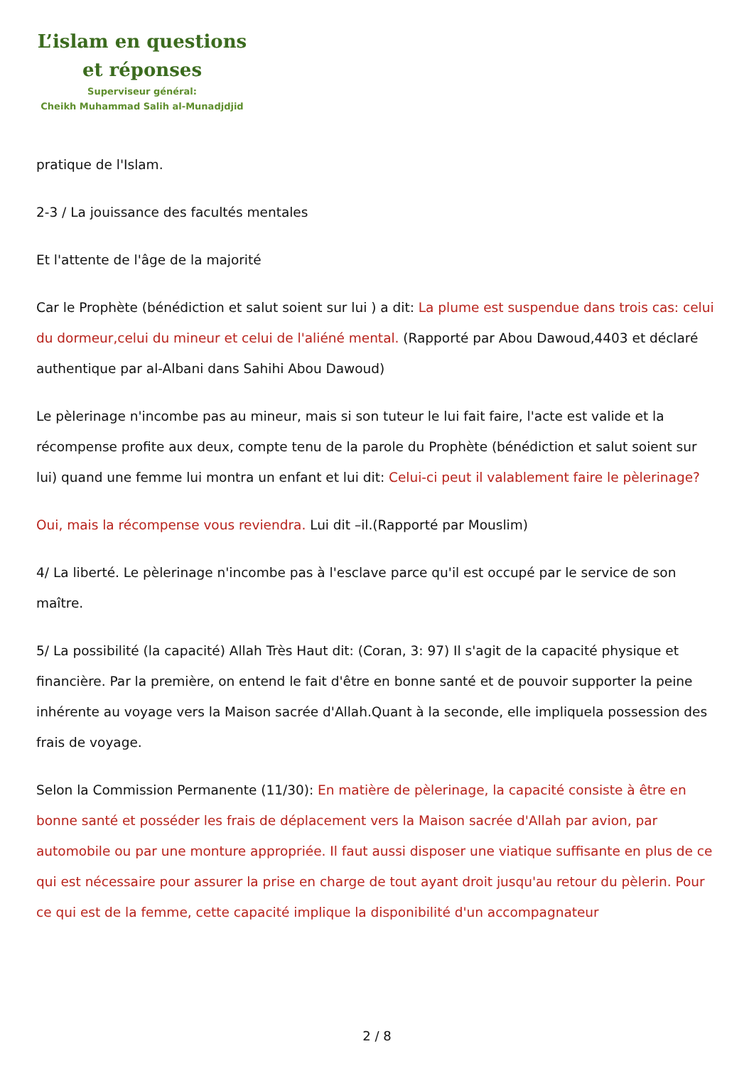L’islam en questions
et réponses
Superviseur général:
Cheikh Muhammad Salih al-Munadjdjid
pratique de l'Islam.
2-3 / La jouissance des facultés mentales
Et l'attente de l'âge de la majorité
Car le Prophète (bénédiction et salut soient sur lui ) a dit: La plume est suspendue dans trois cas: celui du dormeur,celui du mineur et celui de l'aliéné mental. (Rapporté par Abou Dawoud,4403 et déclaré authentique par al-Albani dans Sahihi Abou Dawoud)
Le pèlerinage n'incombe pas au mineur, mais si son tuteur le lui fait faire, l'acte est valide et la récompense profite aux deux, compte tenu de la parole du Prophète (bénédiction et salut soient sur lui) quand une femme lui montra un enfant et lui dit: Celui-ci peut il valablement faire le pèlerinage?
Oui, mais la récompense vous reviendra. Lui dit –il.(Rapporté par Mouslim)
4/ La liberté. Le pèlerinage n'incombe pas à l'esclave parce qu'il est occupé par le service de son maître.
5/ La possibilité (la capacité) Allah Très Haut dit: (Coran, 3: 97) Il s'agit de la capacité physique et financière. Par la première, on entend le fait d'être en bonne santé et de pouvoir supporter la peine inhérente au voyage vers la Maison sacrée d'Allah.Quant à la seconde, elle impliquela possession des frais de voyage.
Selon la Commission Permanente (11/30): En matière de pèlerinage, la capacité consiste à être en bonne santé et posséder les frais de déplacement vers la Maison sacrée d'Allah par avion, par automobile ou par une monture appropriée. Il faut aussi disposer une viatique suffisante en plus de ce qui est nécessaire pour assurer la prise en charge de tout ayant droit jusqu'au retour du pèlerin. Pour ce qui est de la femme, cette capacité implique la disponibilité d'un accompagnateur
2 / 8